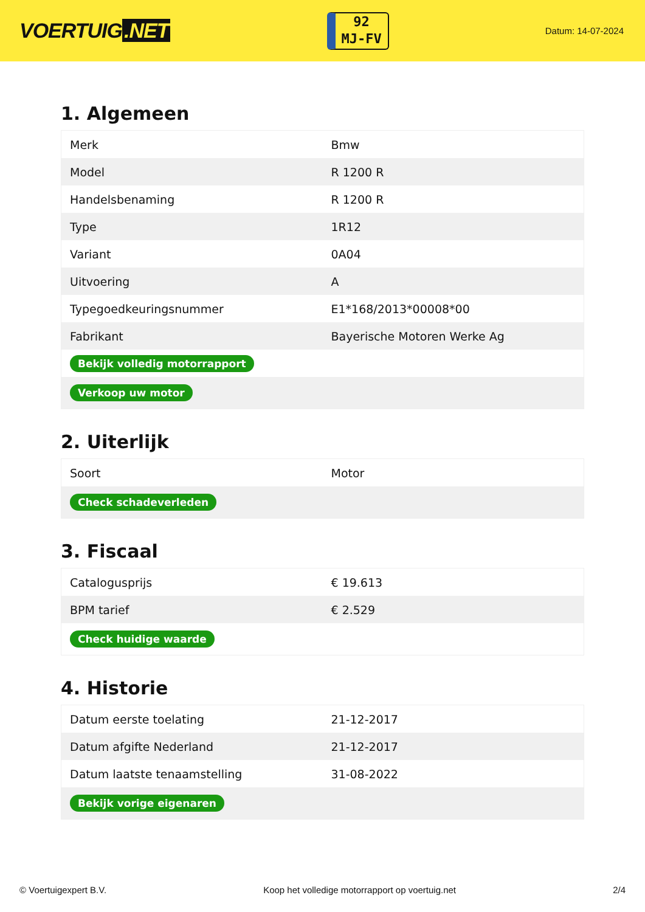VOERTUIG.NET
92
MJ-FV
Datum: 14-07-2024
1. Algemeen
| Merk | Bmw |
| Model | R 1200 R |
| Handelsbenaming | R 1200 R |
| Type | 1R12 |
| Variant | 0A04 |
| Uitvoering | A |
| Typegoedkeuringsnummer | E1*168/2013*00008*00 |
| Fabrikant | Bayerische Motoren Werke Ag |
| Bekijk volledig motorrapport | |
| Verkoop uw motor | |
2. Uiterlijk
| Soort | Motor |
| Check schadeverleden | |
3. Fiscaal
| Catalogusprijs | € 19.613 |
| BPM tarief | € 2.529 |
| Check huidige waarde | |
4. Historie
| Datum eerste toelating | 21-12-2017 |
| Datum afgifte Nederland | 21-12-2017 |
| Datum laatste tenaamstelling | 31-08-2022 |
| Bekijk vorige eigenaren | |
© Voertuigexpert B.V. Koop het volledige motorrapport op voertuig.net 2/4